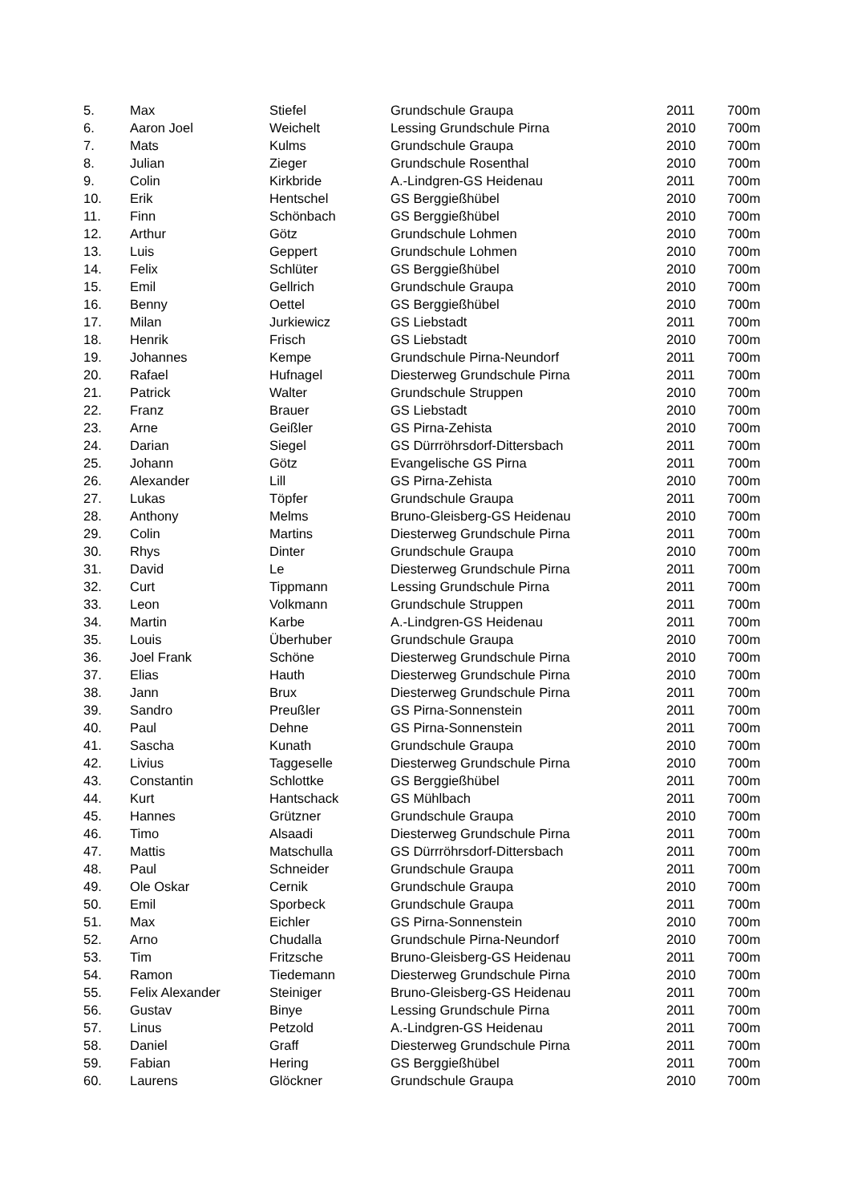| 5. | Max | Stiefel | Grundschule Graupa | 2011 | 700m |
| 6. | Aaron Joel | Weichelt | Lessing Grundschule Pirna | 2010 | 700m |
| 7. | Mats | Kulms | Grundschule Graupa | 2010 | 700m |
| 8. | Julian | Zieger | Grundschule Rosenthal | 2010 | 700m |
| 9. | Colin | Kirkbride | A.-Lindgren-GS Heidenau | 2011 | 700m |
| 10. | Erik | Hentschel | GS Berggießhübel | 2010 | 700m |
| 11. | Finn | Schönbach | GS Berggießhübel | 2010 | 700m |
| 12. | Arthur | Götz | Grundschule Lohmen | 2010 | 700m |
| 13. | Luis | Geppert | Grundschule Lohmen | 2010 | 700m |
| 14. | Felix | Schlüter | GS Berggießhübel | 2010 | 700m |
| 15. | Emil | Gellrich | Grundschule Graupa | 2010 | 700m |
| 16. | Benny | Oettel | GS Berggießhübel | 2010 | 700m |
| 17. | Milan | Jurkiewicz | GS Liebstadt | 2011 | 700m |
| 18. | Henrik | Frisch | GS Liebstadt | 2010 | 700m |
| 19. | Johannes | Kempe | Grundschule Pirna-Neundorf | 2011 | 700m |
| 20. | Rafael | Hufnagel | Diesterweg Grundschule Pirna | 2011 | 700m |
| 21. | Patrick | Walter | Grundschule Struppen | 2010 | 700m |
| 22. | Franz | Brauer | GS Liebstadt | 2010 | 700m |
| 23. | Arne | Geißler | GS Pirna-Zehista | 2010 | 700m |
| 24. | Darian | Siegel | GS Dürrröhrsdorf-Dittersbach | 2011 | 700m |
| 25. | Johann | Götz | Evangelische GS Pirna | 2011 | 700m |
| 26. | Alexander | Lill | GS Pirna-Zehista | 2010 | 700m |
| 27. | Lukas | Töpfer | Grundschule Graupa | 2011 | 700m |
| 28. | Anthony | Melms | Bruno-Gleisberg-GS Heidenau | 2010 | 700m |
| 29. | Colin | Martins | Diesterweg Grundschule Pirna | 2011 | 700m |
| 30. | Rhys | Dinter | Grundschule Graupa | 2010 | 700m |
| 31. | David | Le | Diesterweg Grundschule Pirna | 2011 | 700m |
| 32. | Curt | Tippmann | Lessing Grundschule Pirna | 2011 | 700m |
| 33. | Leon | Volkmann | Grundschule Struppen | 2011 | 700m |
| 34. | Martin | Karbe | A.-Lindgren-GS Heidenau | 2011 | 700m |
| 35. | Louis | Überhuber | Grundschule Graupa | 2010 | 700m |
| 36. | Joel Frank | Schöne | Diesterweg Grundschule Pirna | 2010 | 700m |
| 37. | Elias | Hauth | Diesterweg Grundschule Pirna | 2010 | 700m |
| 38. | Jann | Brux | Diesterweg Grundschule Pirna | 2011 | 700m |
| 39. | Sandro | Preußler | GS Pirna-Sonnenstein | 2011 | 700m |
| 40. | Paul | Dehne | GS Pirna-Sonnenstein | 2011 | 700m |
| 41. | Sascha | Kunath | Grundschule Graupa | 2010 | 700m |
| 42. | Livius | Taggeselle | Diesterweg Grundschule Pirna | 2010 | 700m |
| 43. | Constantin | Schlottke | GS Berggießhübel | 2011 | 700m |
| 44. | Kurt | Hantschack | GS Mühlbach | 2011 | 700m |
| 45. | Hannes | Grützner | Grundschule Graupa | 2010 | 700m |
| 46. | Timo | Alsaadi | Diesterweg Grundschule Pirna | 2011 | 700m |
| 47. | Mattis | Matschulla | GS Dürrröhrsdorf-Dittersbach | 2011 | 700m |
| 48. | Paul | Schneider | Grundschule Graupa | 2011 | 700m |
| 49. | Ole Oskar | Cernik | Grundschule Graupa | 2010 | 700m |
| 50. | Emil | Sporbeck | Grundschule Graupa | 2011 | 700m |
| 51. | Max | Eichler | GS Pirna-Sonnenstein | 2010 | 700m |
| 52. | Arno | Chudalla | Grundschule Pirna-Neundorf | 2010 | 700m |
| 53. | Tim | Fritzsche | Bruno-Gleisberg-GS Heidenau | 2011 | 700m |
| 54. | Ramon | Tiedemann | Diesterweg Grundschule Pirna | 2010 | 700m |
| 55. | Felix Alexander | Steiniger | Bruno-Gleisberg-GS Heidenau | 2011 | 700m |
| 56. | Gustav | Binye | Lessing Grundschule Pirna | 2011 | 700m |
| 57. | Linus | Petzold | A.-Lindgren-GS Heidenau | 2011 | 700m |
| 58. | Daniel | Graff | Diesterweg Grundschule Pirna | 2011 | 700m |
| 59. | Fabian | Hering | GS Berggießhübel | 2011 | 700m |
| 60. | Laurens | Glöckner | Grundschule Graupa | 2010 | 700m |